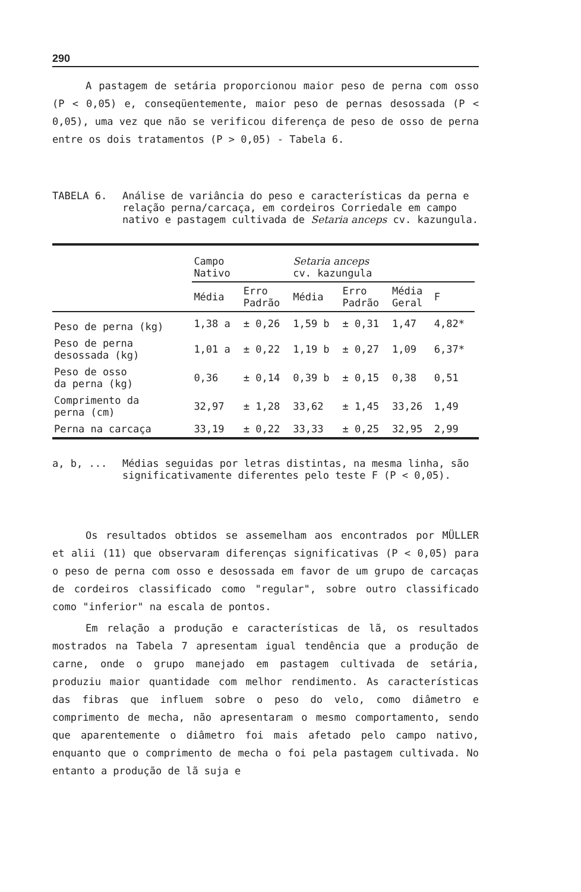290
A pastagem de setária proporcionou maior peso de perna com osso (P < 0,05) e, conseqüentemente, maior peso de pernas desossada (P < 0,05), uma vez que não se verificou diferença de peso de osso de perna entre os dois tratamentos (P > 0,05) - Tabela 6.
TABELA 6. Análise de variância do peso e características da perna e relação perna/carcaça, em cordeiros Corriedale em campo nativo e pastagem cultivada de Setaria anceps cv. kazungula.
| | Campo Nativo | | Setaria anceps cv. kazungula | | | | |
| --- | --- | --- | --- | --- | --- | --- | --- |
| | Média | Erro Padrão | Média | Erro Padrão | Média Geral | F | |
| Peso de perna (kg) | 1,38 a | ± 0,26 | 1,59 b | ± 0,31 | 1,47 | 4,82* | |
| Peso de perna desossada (kg) | 1,01 a | ± 0,22 | 1,19 b | ± 0,27 | 1,09 | 6,37* | |
| Peso de osso da perna (kg) | 0,36 | ± 0,14 | 0,39 b | ± 0,15 | 0,38 | 0,51 | |
| Comprimento da perna (cm) | 32,97 | ± 1,28 | 33,62 | ± 1,45 | 33,26 | 1,49 | |
| Perna na carcaça | 33,19 | ± 0,22 | 33,33 | ± 0,25 | 32,95 | 2,99 | |
a, b, ... Médias seguidas por letras distintas, na mesma linha, são significativamente diferentes pelo teste F (P < 0,05).
Os resultados obtidos se assemelham aos encontrados por MÜLLER et alii (11) que observaram diferenças significativas (P < 0,05) para o peso de perna com osso e desossada em favor de um grupo de carcaças de cordeiros classificado como "regular", sobre outro classificado como "inferior" na escala de pontos.
Em relação a produção e características de lã, os resultados mostrados na Tabela 7 apresentam igual tendência que a produção de carne, onde o grupo manejado em pastagem cultivada de setária, produziu maior quantidade com melhor rendimento. As características das fibras que influem sobre o peso do velo, como diâmetro e comprimento de mecha, não apresentaram o mesmo comportamento, sendo que aparentemente o diâmetro foi mais afetado pelo campo nativo, enquanto que o comprimento de mecha o foi pela pastagem cultivada. No entanto a produção de lã suja e